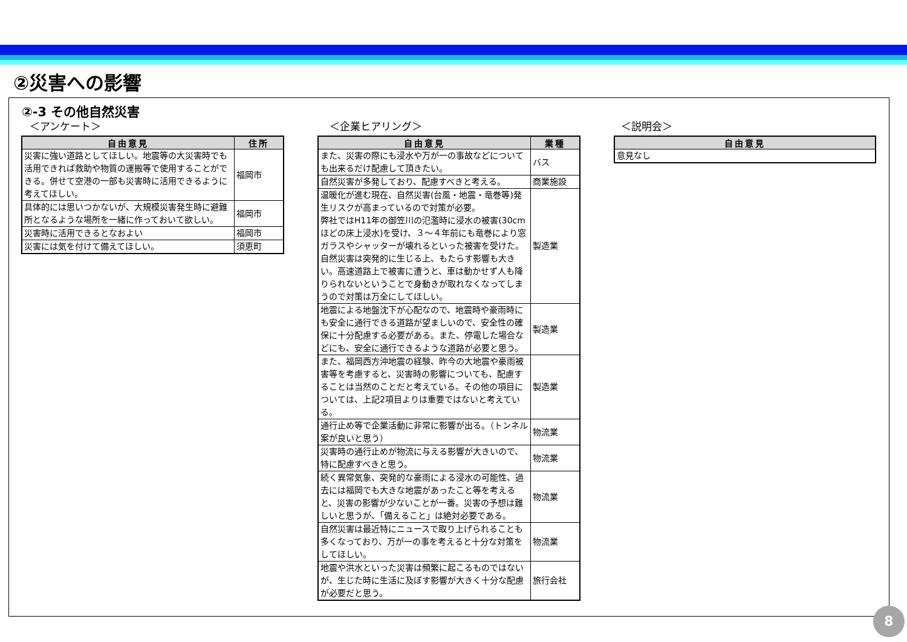②災害への影響
②-3 その他自然災害
＜アンケート＞
| 自由意見 | 住所 |
| --- | --- |
| 災害に強い道路としてほしい。地震等の大災害時でも活用できれば救助や物質の運搬等で使用することができる。併せて空港の一部も災害時に活用できるように考えてほしい。 | 福岡市 |
| 具体的には思いつかないが、大規模災害発生時に避難所となるような場所を一緒に作っておいて欲しい。 | 福岡市 |
| 災害時に活用できるとなおよい | 福岡市 |
| 災害には気を付けて備えてほしい。 | 須恵町 |
＜企業ヒアリング＞
| 自由意見 | 業種 |
| --- | --- |
| また、災害の際にも浸水や万が一の事故などについても出来るだけ配慮して頂きたい。 | バス |
| 自然災害が多発しており、配慮すべきと考える。 | 商業施設 |
| 温暖化が進む現在、自然災害(台風・地震・竜巻等)発生リスクが高まっているので対策が必要。 弊社ではH11年の御笠川の氾濫時に浸水の被害(30cmほどの床上浸水)を受け、３～４年前にも竜巻により窓ガラスやシャッターが壊れるといった被害を受けた。 自然災害は突発的に生じる上、もたらす影響も大きい。高速道路上で被害に遭うと、車は動かせず人も降りられないということで身動きが取れなくなってしまうので対策は万全にしてほしい。 | 製造業 |
| 地震による地盤沈下が心配なので、地震時や豪雨時にも安全に通行できる道路が望ましいので、安全性の確保に十分配慮する必要がある。また、停電した場合などにも、安全に通行できるような道路が必要と思う。 | 製造業 |
| また、福岡西方沖地震の経験、昨今の大地震や豪雨被害等を考慮すると、災害時の影響についても、配慮することは当然のことだと考えている。その他の項目については、上記2項目よりは重要ではないと考えている。 | 製造業 |
| 通行止め等で企業活動に非常に影響が出る。（トンネル案が良いと思う） | 物流業 |
| 災害時の通行止めが物流に与える影響が大きいので、特に配慮すべきと思う。 | 物流業 |
| 続く異常気象、突発的な豪雨による浸水の可能性、過去には福岡でも大きな地震があったこと等を考えると、災害の影響が少ないことが一番。災害の予想は難しいと思うが、「備えること」は絶対必要である。 | 物流業 |
| 自然災害は最近特にニュースで取り上げられることも多くなっており、万が一の事を考えると十分な対策をしてほしい。 | 物流業 |
| 地震や洪水といった災害は頻繁に起こるものではないが、生じた時に生活に及ぼす影響が大きく十分な配慮が必要だと思う。 | 旅行会社 |
＜説明会＞
| 自由意見 |
| --- |
| 意見なし |
8